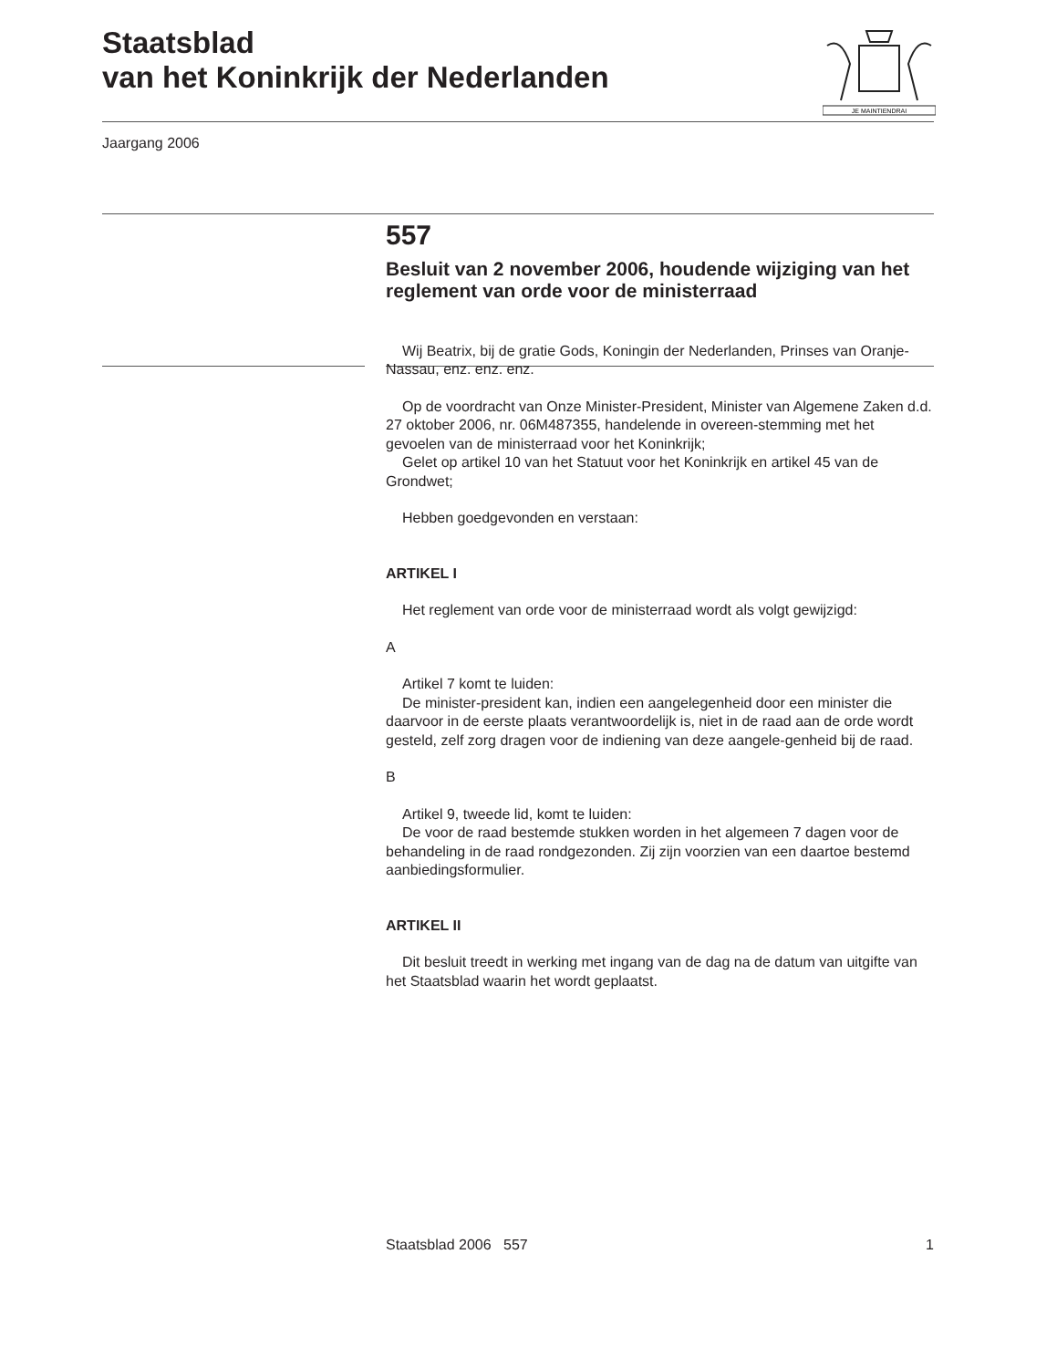Staatsblad
van het Koninkrijk der Nederlanden
JE MAINTIENDRAI
Jaargang 2006
557
Besluit van 2 november 2006, houdende wijziging van het reglement van orde voor de ministerraad
Wij Beatrix, bij de gratie Gods, Koningin der Nederlanden, Prinses van Oranje-Nassau, enz. enz. enz.
Op de voordracht van Onze Minister-President, Minister van Algemene Zaken d.d. 27 oktober 2006, nr. 06M487355, handelende in overeen-stemming met het gevoelen van de ministerraad voor het Koninkrijk;
Gelet op artikel 10 van het Statuut voor het Koninkrijk en artikel 45 van de Grondwet;
Hebben goedgevonden en verstaan:
ARTIKEL I
Het reglement van orde voor de ministerraad wordt als volgt gewijzigd:
A
Artikel 7 komt te luiden:
De minister-president kan, indien een aangelegenheid door een minister die daarvoor in de eerste plaats verantwoordelijk is, niet in de raad aan de orde wordt gesteld, zelf zorg dragen voor de indiening van deze aangele-genheid bij de raad.
B
Artikel 9, tweede lid, komt te luiden:
De voor de raad bestemde stukken worden in het algemeen 7 dagen voor de behandeling in de raad rondgezonden. Zij zijn voorzien van een daartoe bestemd aanbiedingsformulier.
ARTIKEL II
Dit besluit treedt in werking met ingang van de dag na de datum van uitgifte van het Staatsblad waarin het wordt geplaatst.
Staatsblad 2006 557 1